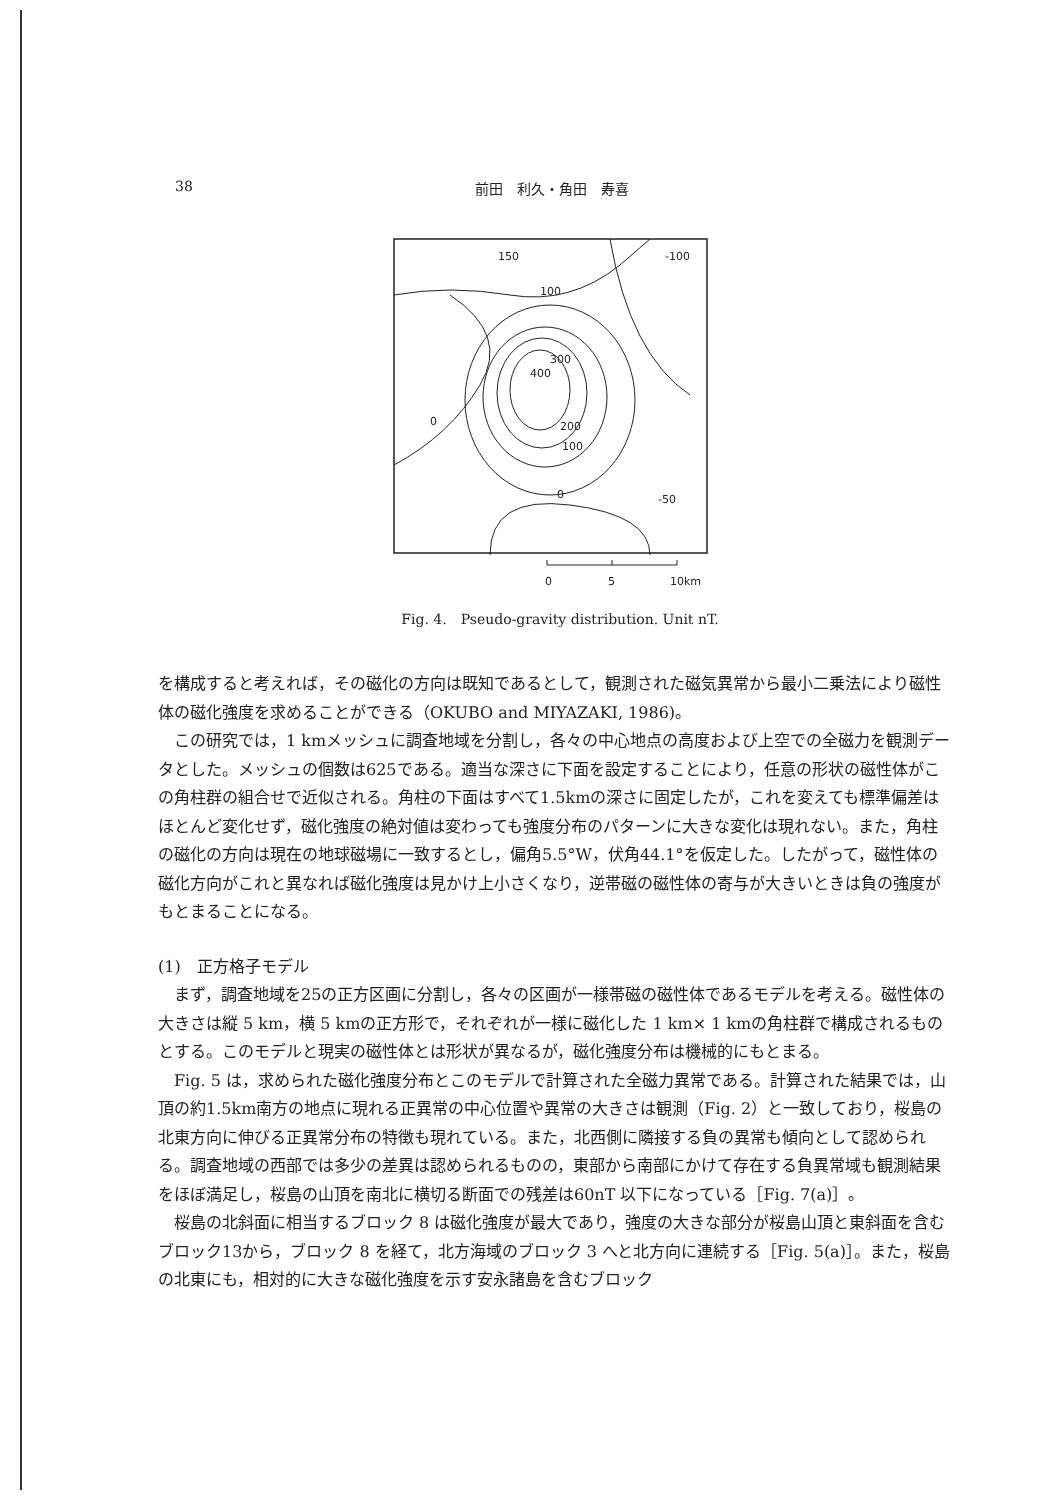38 前田　利久・角田　寿喜
150
-100
100
300
400
200
100
0
0
-50
0
5
10km
Fig. 4.　Pseudo-gravity distribution. Unit nT.
を構成すると考えれば，その磁化の方向は既知であるとして，観測された磁気異常から最小二乗法により磁性体の磁化強度を求めることができる（OKUBO and MIYAZAKI, 1986)。
この研究では，1 kmメッシュに調査地域を分割し，各々の中心地点の高度および上空での全磁力を観測データとした。メッシュの個数は625である。適当な深さに下面を設定することにより，任意の形状の磁性体がこの角柱群の組合せで近似される。角柱の下面はすべて1.5kmの深さに固定したが，これを変えても標準偏差はほとんど変化せず，磁化強度の絶対値は変わっても強度分布のパターンに大きな変化は現れない。また，角柱の磁化の方向は現在の地球磁場に一致するとし，偏角5.5°W，伏角44.1°を仮定した。したがって，磁性体の磁化方向がこれと異なれば磁化強度は見かけ上小さくなり，逆帯磁の磁性体の寄与が大きいときは負の強度がもとまることになる。
(1)　正方格子モデル
まず，調査地域を25の正方区画に分割し，各々の区画が一様帯磁の磁性体であるモデルを考える。磁性体の大きさは縦 5 km，横 5 kmの正方形で，それぞれが一様に磁化した 1 km× 1 kmの角柱群で構成されるものとする。このモデルと現実の磁性体とは形状が異なるが，磁化強度分布は機械的にもとまる。
Fig. 5 は，求められた磁化強度分布とこのモデルで計算された全磁力異常である。計算された結果では，山頂の約1.5km南方の地点に現れる正異常の中心位置や異常の大きさは観測（Fig. 2）と一致しており，桜島の北東方向に伸びる正異常分布の特徴も現れている。また，北西側に隣接する負の異常も傾向として認められる。調査地域の西部では多少の差異は認められるものの，東部から南部にかけて存在する負異常域も観測結果をほぼ満足し，桜島の山頂を南北に横切る断面での残差は60nT 以下になっている［Fig. 7(a)］。
桜島の北斜面に相当するブロック 8 は磁化強度が最大であり，強度の大きな部分が桜島山頂と東斜面を含むブロック13から，ブロック 8 を経て，北方海域のブロック 3 へと北方向に連続する［Fig. 5(a)］。また，桜島の北東にも，相対的に大きな磁化強度を示す安永諸島を含むブロック